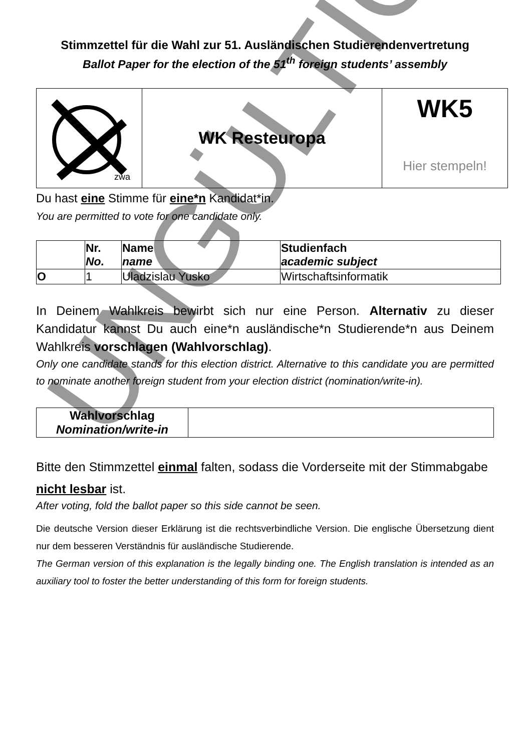Stimmzettel für die Wahl zur 51. Ausländischen Studierendenvertretung
Ballot Paper for the election of the 51<sup>th</sup> foreign students’ assembly
| zwa | WK Resteuropa | WK5 Hier stempeln! |
Du hast eine Stimme für eine*n Kandidat*in.
You are permitted to vote for one candidate only.
| | Nr. No. | Name name | Studienfach academic subject |
| --- | --- | --- | --- |
| O | 1 | Uladzislau Yusko | Wirtschaftsinformatik |
In Deinem Wahlkreis bewirbt sich nur eine Person. Alternativ zu dieser Kandidatur kannst Du auch eine*n ausländische*n Studierende*n aus Deinem Wahlkreis vorschlagen (Wahlvorschlag).
Only one candidate stands for this election district. Alternative to this candidate you are permitted to nominate another foreign student from your election district (nomination/write-in).
| Wahlvorschlag Nomination/write-in | |
Bitte den Stimmzettel einmal falten, sodass die Vorderseite mit der Stimmabgabe nicht lesbar ist.
After voting, fold the ballot paper so this side cannot be seen.
Die deutsche Version dieser Erklärung ist die rechtsverbindliche Version. Die englische Übersetzung dient nur dem besseren Verständnis für ausländische Studierende.
The German version of this explanation is the legally binding one. The English translation is intended as an auxiliary tool to foster the better understanding of this form for foreign students.
UNGÜLTIG